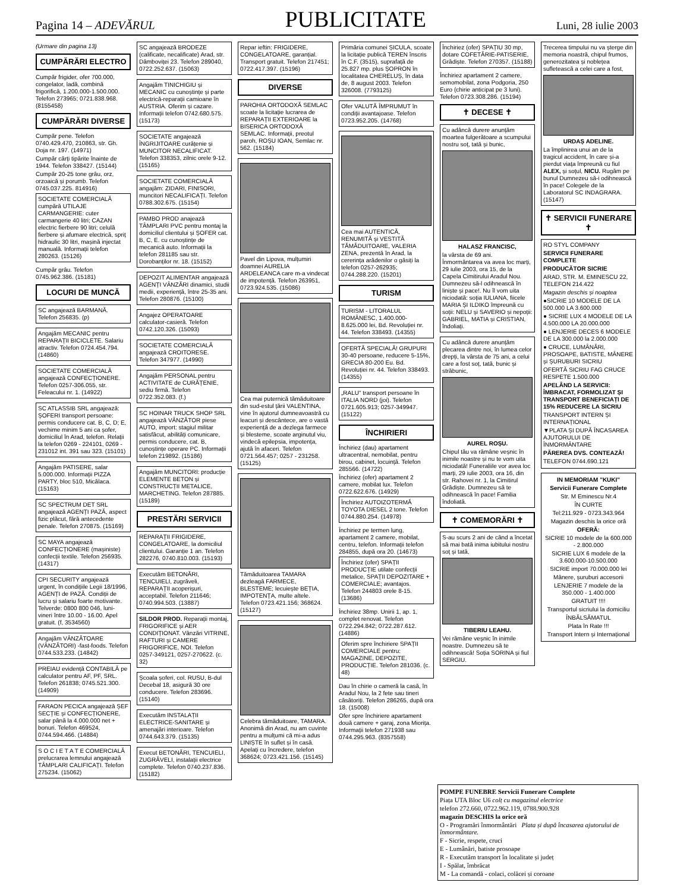Pagina 14 – ADEVĂRUL PUBLICITATE Luni, 28 iulie 2003
(Urmare din pagina 13)
CUMPĂRĂRI ELECTRO
Cumpăr frigider, ofer 700.000, congelator, ladă, combină frigorifică, 1.200.000-1.500.000. Telefon 273965; 0721.838.968. (8155458)
CUMPĂRĂRI DIVERSE
Cumpăr pene. Telefon 0740.429.470, 210863, str. Gh. Doja nr. 197. (14971)
Cumpăr cărți tipărite înainte de 1944. Telefon 338427. (15144)
Cumpăr 20-25 tone grâu, orz, orzoaică și porumb. Telefon 0745.037.225. 814916)
SOCIETATE COMERCIALĂ cumpără UTILAJE CARMANGERIE: cuter carmangerie 40 litri; CAZAN electric fierbere 90 litri; celulă fierbere și afumare electrică, spriț hidraulic 30 litri, mașină injectat manuală. Informații telefon 280263. (15126)
Cumpăr grâu. Telefon 0745.962.386. (15181)
LOCURI DE MUNCĂ
SC angajează BARMANĂ. Telefon 256835. (p)
Angajăm MECANIC pentru REPARAȚII BICICLETE. Salariu atractiv. Telefon 0724.454.794. (14860)
SOCIETATE COMERCIALĂ angajează CONFECȚIONERE. Telefon 0257-306.055, str. Feleacului nr. 1. (14922)
SC ATLASSIB SRL angajează: ȘOFERI transport persoane: permis conducere cat. B, C, D; E, vechime minim 5 ani ca șofer, domiciliul în Arad, telefon. Relații la telefon 0269 - 224101, 0269 - 231012 int. 391 sau 323. (15101)
Angajăm PATISERE, salar 5.000.000. Informații PIZZA PARTY, bloc 510, Micălaca. (15163)
SC SPECTRUM DET SRL angajează AGENȚI PAZĂ, aspect fizic plăcut, fără antecedente penale. Telefon 270875. (15169)
SC MAYA angajează CONFECȚIONERE (mașiniste) confecții textile. Telefon 256935. (14317)
CPI SECURITY angajează urgent, în condițiile Legii 18/1996, AGENȚI de PAZĂ. Condiții de lucru și salariu foarte motivante. Telverde: 0800 800 046, luni-vineri între 10.00 - 16.00. Apel gratuit. (f, 3534560)
Angajăm VÂNZĂTOARE (VÂNZĂTORI) -fast-foods. Telefon 0744.533.233. (14842)
PREIAU evidență CONTABILĂ pe calculator pentru AF, PF, SRL. Telefon 261838; 0745.521.300. (14909)
FARAON PECICA angajează ȘEF SECȚIE și CONFECȚIONERE, salar până la 4.000.000 net + bonuri. Telefon 469524, 0744.594.466. (14884)
S O C I E T A T E COMERCIALĂ prelucrarea lemnului angajează TÂMPLARI CALIFICAȚI. Telefon 275234. (15062)
SC angajează BRODEZE (calificate, necalificate) Arad, str. Dâmboviței 23. Telefon 289040, 0722.252.637. (15063)
Angajăm TINICHIGIU și MECANIC cu cunoștințe și parte electrică-reparații camioane în AUSTRIA. Oferim și cazare. Informații telefon 0742.680.575. (15173)
SOCIETATE angajează ÎNGRIJITOARE curățenie și MUNCITOR NECALIFICAT. Telefon 338353, zilnic orele 9-12. (15165)
SOCIETATE COMERCIALĂ angajăm: ZIDARI, FINISORI, muncitori NECALIFICAȚI. Telefon 0788.302.675. (15154)
PAMBO PROD anajează TÂMPLARI PVC pentru montaj la domiciliul clientului și ȘOFER cat. B, C, E. cu cunoștințe de mecanică auto. Informații la telefon 281185 sau str. Dorobanților nr. 18. (15152)
DEPOZIT ALIMENTAR angajează AGENȚI VÂNZĂRI dinamici, studii medii, experiență, între 25-35 ani. Telefon 280876. (15100)
Angajez OPERATOARE calculator-casieră. Telefon 0742.120.326. (15093)
SOCIETATE COMERCIALĂ angajează CROITORESE. Telefon 347977. (14990)
Angajăm PERSONAL pentru ACTIVITATE de CURĂȚENIE, sediu firmă. Telefon 0722.352.083. (f.)
SC HOINAR TRUCK SHOP SRL angajează VÂNZĂTOR piese AUTO, import: stagiul militar satisfăcut, abilități comunicare, permis conducere, cat. B, cunoștințe operare PC. Informații telefon 219892. (15186)
Angajăm MUNCITORI: producție ELEMENTE BETON și CONSTRUCȚII METALICE, MARCHETING. Telefon 287885. (15189)
PRESTĂRI SERVICII
REPARAȚII FRIGIDERE, CONGELATOARE, la domiciliul clientului. Garanție 1 an. Telefon 282276, 0740.810.003. (15193)
Executăm BETONĂRI, TENCUIELI, zugrăveli, REPARAȚII acoperișuri, acceptabil. Telefon 211646; 0740.994.503. (13887)
SILDOR PROD. Reparații montaj, FRIGORIFICE și AER CONDIȚIONAT. Vânzări VITRINE, RAFTURI și CAMERE FRIGORIFICE, NOI. Telefon 0257-349121, 0257-270622. (c. 32)
Școala șoferi, col. RUSU, B-dul Decebal 18, asigură 30 ore conducere. Telefon 283696. (15140)
Executăm INSTALAȚII ELECTRICE-SANITARE și amenajări interioare. Telefon 0744.643.379. (15135)
Execut BETONĂRI, TENCUIELI, ZUGRĂVELI, instalații electrice complete. Telefon 0740.237.836. (15182)
Repar ieftin: FRIGIDERE, CONGELATOARE, garanțial. Transport gratuit. Telefon 217451; 0722.417.397. (15196)
DIVERSE
PAROHIA ORTODOXĂ SEMLAC scoate la licitație lucrarea de REPARAȚII EXTERIOARE la BISERICA ORTODOXĂ SEMLAC. Informații, preotul paroh, ROȘU IOAN, Semlac nr. 562. (15184)
Pavel din Lipova, mulțumiri doamnei AURELIA ARDELEANCA care m-a vindecat de impotență. Telefon 263951, 0723.924.535. (15086)
Cea mai puternică tămăduitoare din sud-estul țării VALENTINA, vine în ajutorul dumneavoastră cu leacuri și descântece, are o vastă experiență de a dezlega farmece și blesteme, scoate arginutul viu, vindecă epilepsia, impotența, ajută în afaceri. Telefon 0721.564.457; 0257 - 231258. (15125)
Tămăduitoarea TAMARA dezleagă FARMECE, BLESTEME; lecuiește BEȚIA, IMPOTENȚA, multe altele. Telefon 0723.421.156; 368624. (15127)
Celebra tămăduitoare, TAMARA. Anonimă din Arad, nu am cuvinte pentru a mulțumi că mi-a adus LINIȘTE în suflet și în casă. Apelați cu încredere, telefon 368624; 0723.421.156. (15145)
Primăria comunei ȘICULA, scoate la licitație publică TEREN înscris în C.F. (3515), suprafață de 25.827 mp. plus ȘOPRON în localitatea CHERELUȘ, în data de, 8 august 2003. Telefon 326008. (7793125)
Ofer VALUTĂ ÎMPRUMUT în condiții avantajoase. Telefon 0723.952.205. (14768)
Cea mai AUTENTICĂ, RENUMITĂ și VESTITĂ TĂMĂDUITOARE, VALERIA ZENA, prezentă în Arad, la cererința arădenilor o găsiți la telefon 0257-262935; 0744.288.220. (15201)
TURISM
TURISM - LITORALUL ROMÂNESC, 1.400.000-8.625.000 lei, Bd. Revoluției nr. 44. Telefon 338493. (14355)
OFERTĂ SPECIALĂ! GRUPURI 30-40 persoane, reducere 5-15%, GRECIA 80-200 Eu. Bd. Revoluției nr. 44. Telefon 338493. (14355)
„RALU" transport persoane în ITALIA NORD (joi). Telefon 0721.605.913; 0257-349947. (15122)
ÎNCHIRIERI
Închiriez (dau) apartament ultracentral, nemobilat, pentru birou, cabinet, locuință. Telefon 285566. (14722)
Închiriez (ofer) apartament 2 camere, mobilat lux. Telefon 0722.622.676. (14929)
Închiriez AUTOIZOTERMĂ TOYOTA DIESEL 2 tone. Telefon 0744.880.254. (14978)
Închiriez pe termen lung, apartament 2 camere, mobilat, centru, telefon. Informații telefon 284855, după ora 20. (14673)
Închiriez (ofer) SPAȚII PRODUCȚIE utilate confecții metalice, SPAȚII DEPOZITARE + COMERCIALE; avantajos. Telefon 244803 orele 8-15. (13686)
Închiriez 38mp. Unirii 1, ap. 1, complet renovat. Telefon 0722.294.842; 0722.287.612. (14886)
Oferim spre închiriere SPAȚII COMERCIALE pentru: MAGAZINE, DEPOZITE, PRODUCȚIE. Telefon 281036. (c. 48)
Dau în chirie o cameră la casă, în Aradul Nou, la 2 fete sau tineri căsătoriți. Telefon 286265, după ora 18. (15008)
Ofer spre închiriere apartament două camere + garaj, zona Miorița. Informații telefon 271938 sau 0744.295.963. (8357558)
Închiriez (ofer) SPAȚIU 30 mp, dotare COFETĂRIE-PATISERIE, Grădiște. Telefon 270357. (15188)
Închiriez apartament 2 camere, semomobilat, zona Podgoria, 250 Euro (chirie anticipat pe 3 luni). Telefon 0723.308.286. (15194)
✝ DECESE ✝
Cu adâncă durere anunțăm moartea fulgerătoare a scumpului nostru soț, tată și bunic,
HALASZ FRANCISC,
la vârsta de 69 ani. Înmormântarea va avea loc marți, 29 iulie 2003, ora 15, de la Capela Cimitirului Aradul Nou. Dumnezeu să-l odihnească în liniște și pace!. Nu îl vom uita niciodată: soția IULIANA, fiicele MARIA ȘI ILDIKO împreună cu soții: NELU și SAVERIO și nepoții: GABRIEL, MATIA și CRISTIAN, îndoliați.
Cu adâncă durere anunțăm plecarea dintre noi, în lumea celor drepți, la vârsta de 75 ani, a celui care a fost soț, tată, bunic și străbunic,
AUREL ROȘU.
Chipul tău va rămâne veșnic în inimile noastre și nu te vom uita niciodată! Funeraliile vor avea loc marți, 29 iulie 2003, ora 16, din str. Rahovei nr. 1, la Cimitirul Grădiște. Dumnezeu să te odihnească în pace! Familia îndoliată.
✝ COMEMORĂRI ✝
S-au scurs 2 ani de când a încetat să mai bată inima iubitului nostru soț și tată,
TIBERIU LEAHU.
Vei rămâne veșnic în inimile noastre. Dumnezeu să te odihnească! Soția SORINA și fiul SERGIU.
Trecerea timpului nu va șterge din memoria noastră, chipul frumos, generozitatea și noblețea sufletească a celei care a fost,
URDAȘ ADELINE.
La împlinirea unui an de la tragicul accident, în care și-a pierdut viața împreună cu fiul ALEX, și soțul, NICU. Rugăm pe bunul Dumnezeu să-i odihnească în pace! Colegele de la Laboratorul SC INDAGRARA. (15147)
✝ SERVICII FUNERARE ✝
RO STYL COMPANY
SERVICII FUNERARE COMPLETE
PRODUCĂTOR SICRIE
ARAD, STR. M. EMINESCU 22, TELEFON 214.422
Magazin deschis și noaptea
●SICRIE 10 MODELE DE LA 500.000 LA 3.600.000
● SICRIE LUX 4 MODELE DE LA 4.500.000 LA 20.000.000
● LENJERIE DECES 6 MODELE DE LA 300.000 la 2.000.000
● CRUCE, LUMÂNĂRI, PROSOAPE, BATISTE, MÂNERE și ȘURUBURI SICRIU
OFERTĂ SICRIU FAG CRUCE RESPETE 1.500.000
APELÂND LA SERVICII: ÎMBRACAT, FORMOLIZAT ȘI TRANSPORT BENEFICIAȚI DE 15% REDUCERE LA SICRIU
TRANSPORT INTERN ȘI INTERNAȚIONAL
▼PLATA ȘI DUPĂ ÎNCASAREA AJUTORULUI DE ÎNMORMÂNTARE
PĂREREA DVS. CONTEAZĂ!
TELEFON 0744.690.121
IN MEMORIAM "KUKI"
Servicii Funerare Complete
Str. M Eminescu Nr.4
ÎN CURTE
Tel:211.929 - 0723.343.964
Magazin deschis la orice oră
OFERĂ:
SICRIE 10 modele de la 600.000 - 2.800.000
SICRIE LUX 6 modele de la 3.600.000-10.500.000
SICRIE import 70.000.000 lei
Mânere, șuruburi accesorii
LENJERIE 7 modele de la 350.000 - 1.400.000
GRATUIT !!!!
Transportul sicriului la domiciliu
ÎNBĂLSĂMATUL
Plata în Rate !!!
Transport Intern și Internațional
POMPE FUNEBRE Servicii Funerare Complete
Piața UTA Bloc U6 colț cu magazinul electrice
telefon 272.660, 0722.962.119, 0788.900.928
magazin DESCHIS la orice oră
O - Programări înmormântări Plata și după încasarea ajutorului de înmormântare.
F - Sicrie, respete, cruci
E - Lumânări, batiste prosoape
R - Executăm transport în localitate și județ
I - Spălat, îmbrăcat
M - La comandă - colaci, colăcei și coroane